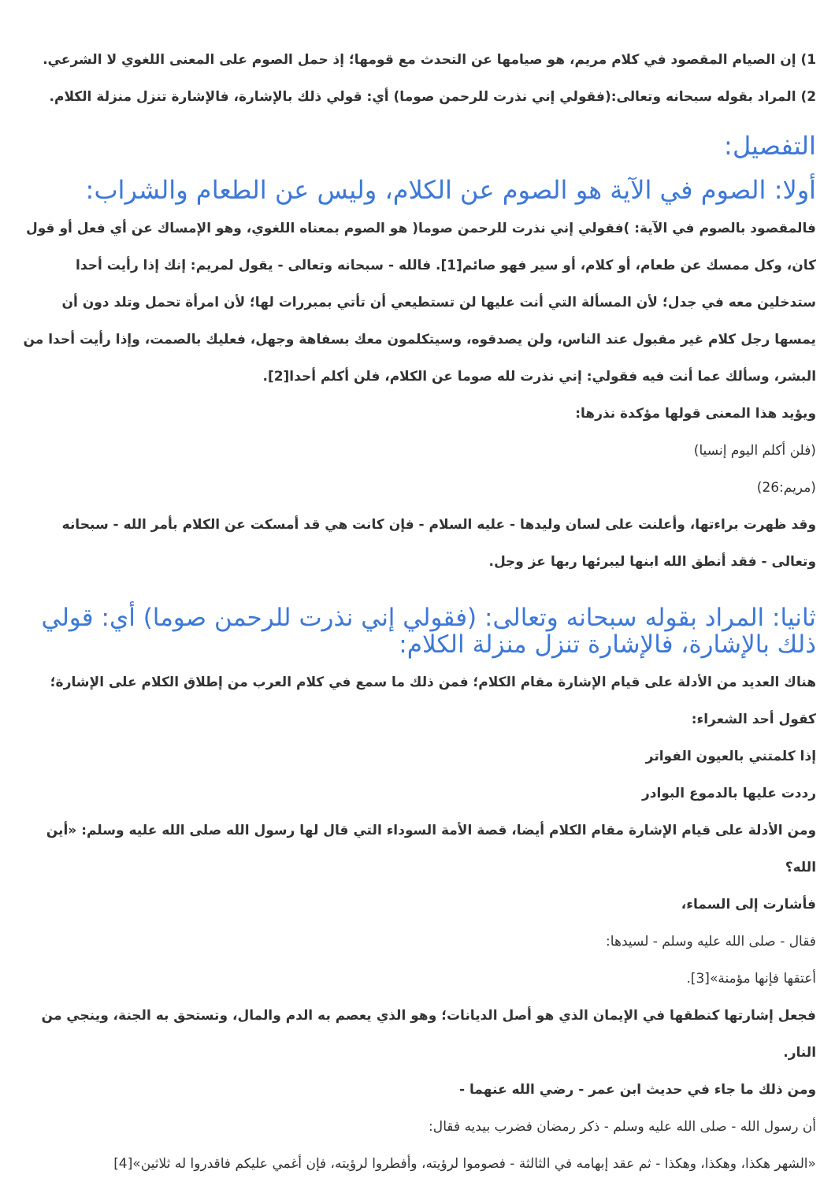1) إن الصيام المقصود في كلام مريم، هو صيامها عن التحدث مع قومها؛ إذ حمل الصوم على المعنى اللغوي لا الشرعي.
2) المراد بقوله سبحانه وتعالى:(فقولي إني نذرت للرحمن صوما) أي: قولي ذلك بالإشارة، فالإشارة تنزل منزلة الكلام.
التفصيل:
أولا: الصوم في الآية هو الصوم عن الكلام، وليس عن الطعام والشراب:
فالمقصود بالصوم في الآية: )فقولي إني نذرت للرحمن صوما( هو الصوم بمعناه اللغوي، وهو الإمساك عن أي فعل أو قول كان، وكل ممسك عن طعام، أو كلام، أو سير فهو صائم[1]. فالله - سبحانه وتعالى - يقول لمريم: إنك إذا رأيت أحدا ستدخلين معه في جدل؛ لأن المسألة التي أنت عليها لن تستطيعي أن تأتي بمبررات لها؛ لأن امرأة تحمل وتلد دون أن يمسها رجل كلام غير مقبول عند الناس، ولن يصدقوه، وسيتكلمون معك بسفاهة وجهل، فعليك بالصمت، وإذا رأيت أحدا من البشر، وسألك عما أنت فيه فقولي: إني نذرت لله صوما عن الكلام، فلن أكلم أحدا[2].
ويؤيد هذا المعنى قولها مؤكدة نذرها:
(فلن أكلم اليوم إنسيا)
(مريم:26)
وقد ظهرت براءتها، وأعلنت على لسان وليدها - عليه السلام - فإن كانت هي قد أمسكت عن الكلام بأمر الله - سبحانه وتعالى - فقد أنطق الله ابنها ليبرئها ربها عز وجل.
ثانيا: المراد بقوله سبحانه وتعالى: (فقولي إني نذرت للرحمن صوما) أي: قولي ذلك بالإشارة، فالإشارة تنزل منزلة الكلام:
هناك العديد من الأدلة على قيام الإشارة مقام الكلام؛ فمن ذلك ما سمع في كلام العرب من إطلاق الكلام على الإشارة؛ كقول أحد الشعراء:
إذا كلمتني بالعيون الفواتر
رددت عليها بالدموع البوادر
ومن الأدلة على قيام الإشارة مقام الكلام أيضا، قصة الأمة السوداء التي قال لها رسول الله صلى الله عليه وسلم: «أين الله؟
فأشارت إلى السماء،
فقال - صلى الله عليه وسلم - لسيدها:
أعتقها فإنها مؤمنة»[3].
فجعل إشارتها كنطقها في الإيمان الذي هو أصل الديانات؛ وهو الذي يعصم به الدم والمال، وتستحق به الجنة، وينجي من النار.
ومن ذلك ما جاء في حديث ابن عمر - رضي الله عنهما -
أن رسول الله - صلى الله عليه وسلم - ذكر رمضان فضرب بيديه فقال:
«الشهر هكذا، وهكذا، وهكذا - ثم عقد إبهامه في الثالثة - فصوموا لرؤيته، وأفطروا لرؤيته، فإن أغمي عليكم فاقدروا له ثلاثين»[4]